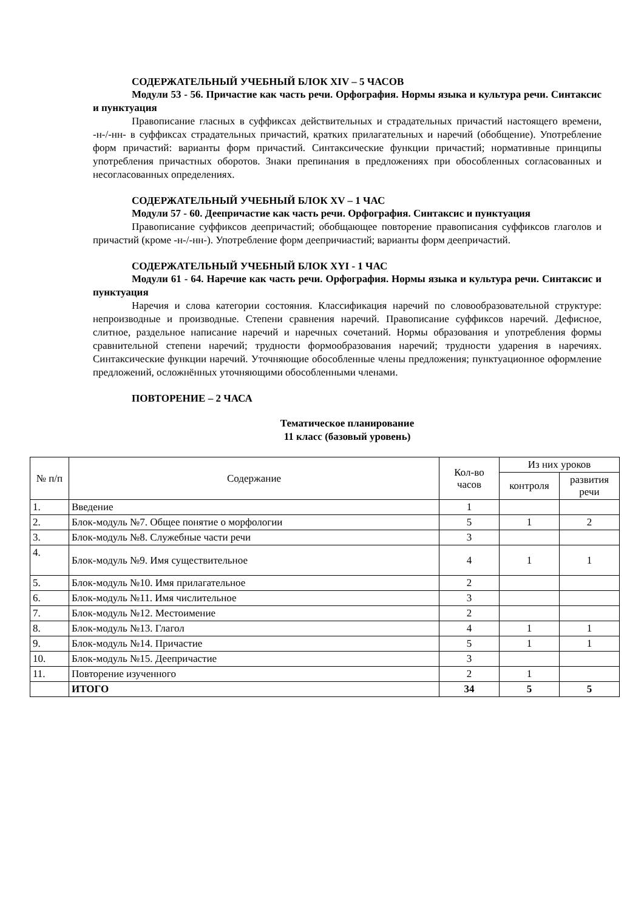СОДЕРЖАТЕЛЬНЫЙ УЧЕБНЫЙ БЛОК XIV – 5 ЧАСОВ
Модули 53 - 56. Причастие как часть речи. Орфография. Нормы языка и культура речи. Синтаксис и пунктуация
Правописание гласных в суффиксах действительных и страдательных причастий настоящего времени, -н-/-нн- в суффиксах страдательных причастий, кратких прилагательных и наречий (обобщение). Употребление форм причастий: варианты форм причастий. Синтаксические функции причастий; нормативные принципы употребления причастных оборотов. Знаки препинания в предложениях при обособленных согласованных и несогласованных определениях.
СОДЕРЖАТЕЛЬНЫЙ УЧЕБНЫЙ БЛОК XV – 1 ЧАС
Модули 57 - 60. Деепричастие как часть речи. Орфография. Синтаксис и пунктуация
Правописание суффиксов деепричастий; обобщающее повторение правописания суффиксов глаголов и причастий (кроме -н-/-нн-). Употребление форм деепричиастий; варианты форм деепричастий.
СОДЕРЖАТЕЛЬНЫЙ УЧЕБНЫЙ БЛОК XYI - 1 ЧАС
Модули 61 - 64. Наречие как часть речи. Орфография. Нормы языка и культура речи. Синтаксис и пунктуация
Наречия и слова категории состояния. Классификация наречий по словообразовательной структуре: непроизводные и производные. Степени сравнения наречий. Правописание суффиксов наречий. Дефисное, слитное, раздельное написание наречий и наречных сочетаний. Нормы образования и употребления формы сравнительной степени наречий; трудности формообразования наречий; трудности ударения в наречиях. Синтаксические функции наречий. Уточняющие обособленные члены предложения; пунктуационное оформление предложений, осложнённых уточняющими обособленными членами.
ПОВТОРЕНИЕ – 2 ЧАСА
Тематическое планирование
11 класс (базовый уровень)
| № п/п | Содержание | Кол-во часов | Из них уроков | |
| --- | --- | --- | --- | --- |
| | | | контроля | развития речи |
| 1. | Введение | 1 | | |
| 2. | Блок-модуль №7. Общее понятие о морфологии | 5 | 1 | 2 |
| 3. | Блок-модуль №8. Служебные части речи | 3 | | |
| 4. | Блок-модуль №9. Имя существительное | 4 | 1 | 1 |
| 5. | Блок-модуль №10. Имя прилагательное | 2 | | |
| 6. | Блок-модуль №11. Имя числительное | 3 | | |
| 7. | Блок-модуль №12. Местоимение | 2 | | |
| 8. | Блок-модуль №13. Глагол | 4 | 1 | 1 |
| 9. | Блок-модуль №14. Причастие | 5 | 1 | 1 |
| 10. | Блок-модуль №15. Деепричастие | 3 | | |
| 11. | Повторение изученного | 2 | 1 | |
| | ИТОГО | 34 | 5 | 5 |